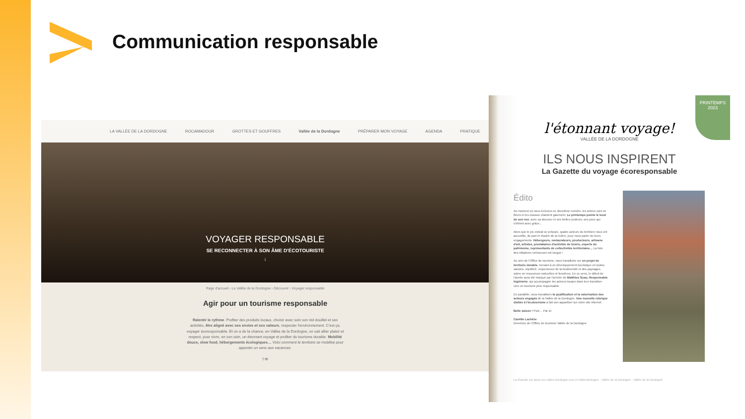Communication responsable
LA VALLÉE DE LA DORDOGNE ROCAMADOUR GROTTES ET GOUFFRES Vallée de la Dordogne PRÉPARER MON VOYAGE AGENDA PRATIQUE
VOYAGER RESPONSABLE
SE RECONNECTER À SON ÂME D'ÉCOTOURISTE
↓
Page d'accueil › La Vallée de la Dordogne › Découvrir › Voyager responsable
Agir pour un tourisme responsable
Ralentir le rythme. Profiter des produits locaux, choisir avec soin son nid douillet et ses activités, être aligné avec ses envies et ses valeurs, respecter l'environnement. C'est ça, voyager écoresponsable. Et on a de la chance, en Vallée de la Dordogne, on sait allier plaisir et respect, pour vivre, en son sein, un étonnant voyage et profiter du tourisme durable. Mobilité douce, slow food, hébergements écologiques… Voici comment le territoire se mobilise pour apporter un sens aux vacances.
f ✉
PRINTEMPS
2023
l'étonnant voyage!
VALLÉE DE LA DORDOGNE
ILS NOUS INSPIRENT
La Gazette du voyage écoresponsable
Édito
Au moment où nous écrivons ce deuxième numéro, les arbres sont en fleurs et les oiseaux chantent gaiement. Le printemps pointe le bout de son nez, avec sa douceur et ses belles couleurs, ses jours qui s'étirent avec grâce…
Alors que le pic estival se prépare, quatre acteurs du territoire nous ont accueillis, de part et d'autre de la rivière, pour nous parler de leurs engagements. Hébergeurs, restaurateurs, producteurs, artisans d'art, artistes, prestataires d'activités de loisirs, experts du patrimoine, représentants de collectivités territoriales… La liste des initiatives vertueuses est longue !
Au sein de l'Office de tourisme, nous travaillons sur un projet de territoire durable, menant à un développement touristique en toutes saisons, équilibré, respectueux de la biodiversité et des paysages, sobre en ressources naturelles et foncières. En ce sens, le début de l'année aura été marqué par l'arrivée de Matthieu Suau, Responsable Ingénierie, qui accompagne les acteurs locaux dans leur transition vers un tourisme plus responsable.
En parallèle, nous travaillons la qualification et la valorisation des acteurs engagés de la Vallée de la Dordogne. Une nouvelle rubrique dédiée à l'écotourisme a fait son apparition sur notre site internet.
Belle saison ! Psst… Par ici
Camille Lachèze
Directrice de l'Office de tourisme Vallée de la Dordogne
La Gazette est aussi sur vallee-dordogne.com et valleedordogne · Vallée de la Dordogne · Vallée de la Dordogne